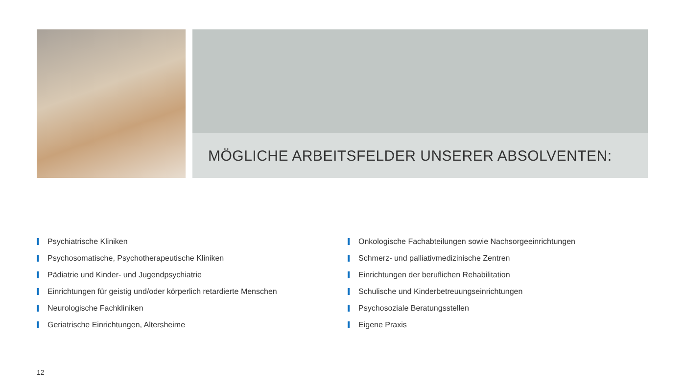MÖGLICHE ARBEITSFELDER UNSERER ABSOLVENTEN:
Psychiatrische Kliniken
Psychosomatische, Psychotherapeutische Kliniken
Pädiatrie und Kinder- und Jugendpsychiatrie
Einrichtungen für geistig und/oder körperlich retardierte Menschen
Neurologische Fachkliniken
Geriatrische Einrichtungen, Altersheime
Onkologische Fachabteilungen sowie Nachsorgeeinrichtungen
Schmerz- und palliativmedizinische Zentren
Einrichtungen der beruflichen Rehabilitation
Schulische und Kinderbetreuungseinrichtungen
Psychosoziale Beratungsstellen
Eigene Praxis
12